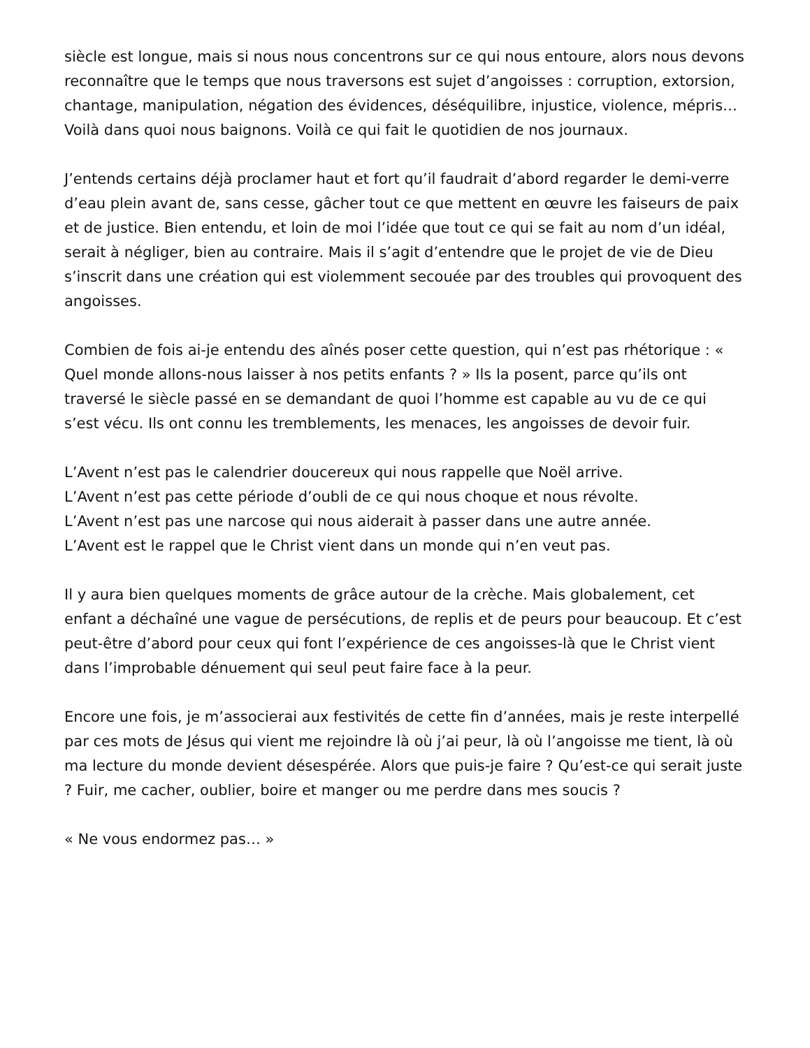siècle est longue, mais si nous nous concentrons sur ce qui nous entoure, alors nous devons reconnaître que le temps que nous traversons est sujet d’angoisses : corruption, extorsion, chantage, manipulation, négation des évidences, déséquilibre, injustice, violence, mépris… Voilà dans quoi nous baignons. Voilà ce qui fait le quotidien de nos journaux.
J’entends certains déjà proclamer haut et fort qu’il faudrait d’abord regarder le demi-verre d’eau plein avant de, sans cesse, gâcher tout ce que mettent en œuvre les faiseurs de paix et de justice. Bien entendu, et loin de moi l’idée que tout ce qui se fait au nom d’un idéal, serait à négliger, bien au contraire. Mais il s’agit d’entendre que le projet de vie de Dieu s’inscrit dans une création qui est violemment secouée par des troubles qui provoquent des angoisses.
Combien de fois ai-je entendu des aînés poser cette question, qui n’est pas rhétorique : « Quel monde allons-nous laisser à nos petits enfants ? » Ils la posent, parce qu’ils ont traversé le siècle passé en se demandant de quoi l’homme est capable au vu de ce qui s’est vécu. Ils ont connu les tremblements, les menaces, les angoisses de devoir fuir.
L’Avent n’est pas le calendrier doucereux qui nous rappelle que Noël arrive.
L’Avent n’est pas cette période d’oubli de ce qui nous choque et nous révolte.
L’Avent n’est pas une narcose qui nous aiderait à passer dans une autre année.
L’Avent est le rappel que le Christ vient dans un monde qui n’en veut pas.
Il y aura bien quelques moments de grâce autour de la crèche. Mais globalement, cet enfant a déchaîné une vague de persécutions, de replis et de peurs pour beaucoup. Et c’est peut-être d’abord pour ceux qui font l’expérience de ces angoisses-là que le Christ vient dans l’improbable dénuement qui seul peut faire face à la peur.
Encore une fois, je m’associerai aux festivités de cette fin d’années, mais je reste interpellé par ces mots de Jésus qui vient me rejoindre là où j’ai peur, là où l’angoisse me tient, là où ma lecture du monde devient désespérée. Alors que puis-je faire ? Qu’est-ce qui serait juste ? Fuir, me cacher, oublier, boire et manger ou me perdre dans mes soucis ?
« Ne vous endormez pas… »